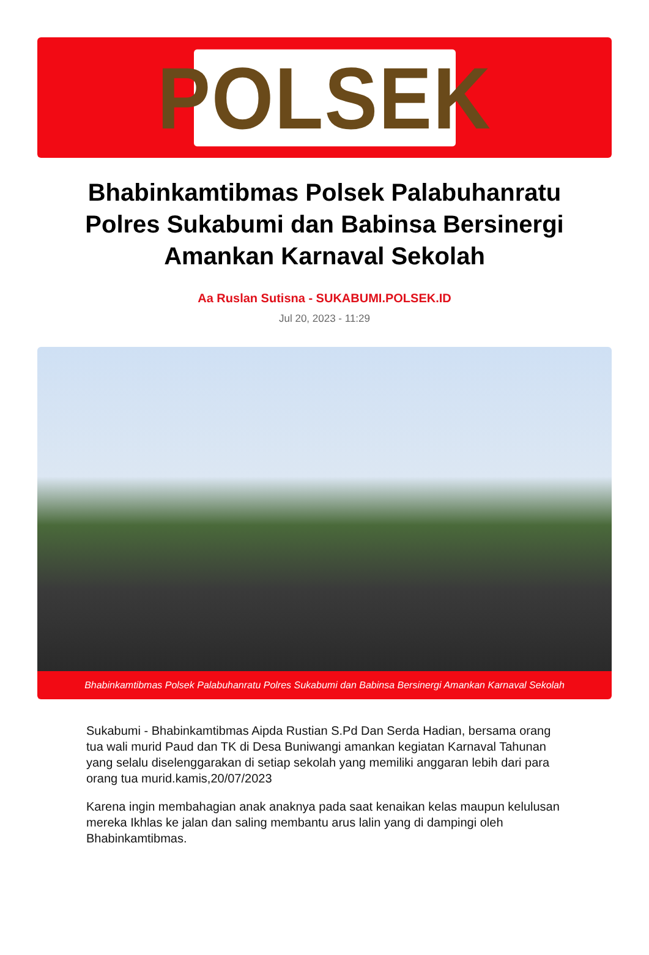POLSEK
Bhabinkamtibmas Polsek Palabuhanratu Polres Sukabumi dan Babinsa Bersinergi Amankan Karnaval Sekolah
Aa Ruslan Sutisna - SUKABUMI.POLSEK.ID
Jul 20, 2023 - 11:29
Bhabinkamtibmas Polsek Palabuhanratu Polres Sukabumi dan Babinsa Bersinergi Amankan Karnaval Sekolah
Sukabumi - Bhabinkamtibmas Aipda Rustian S.Pd Dan Serda Hadian, bersama orang tua wali murid Paud dan TK di Desa Buniwangi amankan kegiatan Karnaval Tahunan yang selalu diselenggarakan di setiap sekolah yang memiliki anggaran lebih dari para orang tua murid.kamis,20/07/2023
Karena ingin membahagian anak anaknya pada saat kenaikan kelas maupun kelulusan mereka Ikhlas ke jalan dan saling membantu arus lalin yang di dampingi oleh Bhabinkamtibmas.